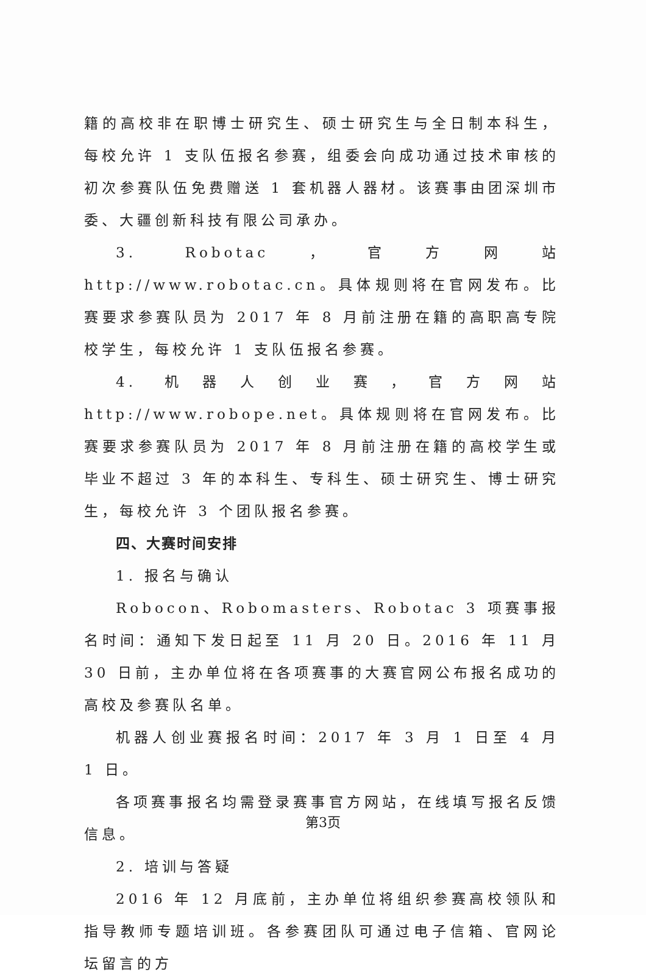籍的高校非在职博士研究生、硕士研究生与全日制本科生，每校允许 1 支队伍报名参赛，组委会向成功通过技术审核的初次参赛队伍免费赠送 1 套机器人器材。该赛事由团深圳市委、大疆创新科技有限公司承办。
3. Robotac，官方网站 http://www.robotac.cn。具体规则将在官网发布。比赛要求参赛队员为 2017 年 8 月前注册在籍的高职高专院校学生，每校允许 1 支队伍报名参赛。
4. 机器人创业赛，官方网站 http://www.robope.net。具体规则将在官网发布。比赛要求参赛队员为 2017 年 8 月前注册在籍的高校学生或毕业不超过 3 年的本科生、专科生、硕士研究生、博士研究生，每校允许 3 个团队报名参赛。
四、大赛时间安排
1. 报名与确认
Robocon、Robomasters、Robotac 3 项赛事报名时间：通知下发日起至 11 月 20 日。2016 年 11 月 30 日前，主办单位将在各项赛事的大赛官网公布报名成功的高校及参赛队名单。
机器人创业赛报名时间：2017 年 3 月 1 日至 4 月 1 日。
各项赛事报名均需登录赛事官方网站，在线填写报名反馈信息。
2. 培训与答疑
2016 年 12 月底前，主办单位将组织参赛高校领队和指导教师专题培训班。各参赛团队可通过电子信箱、官网论坛留言的方
第3页